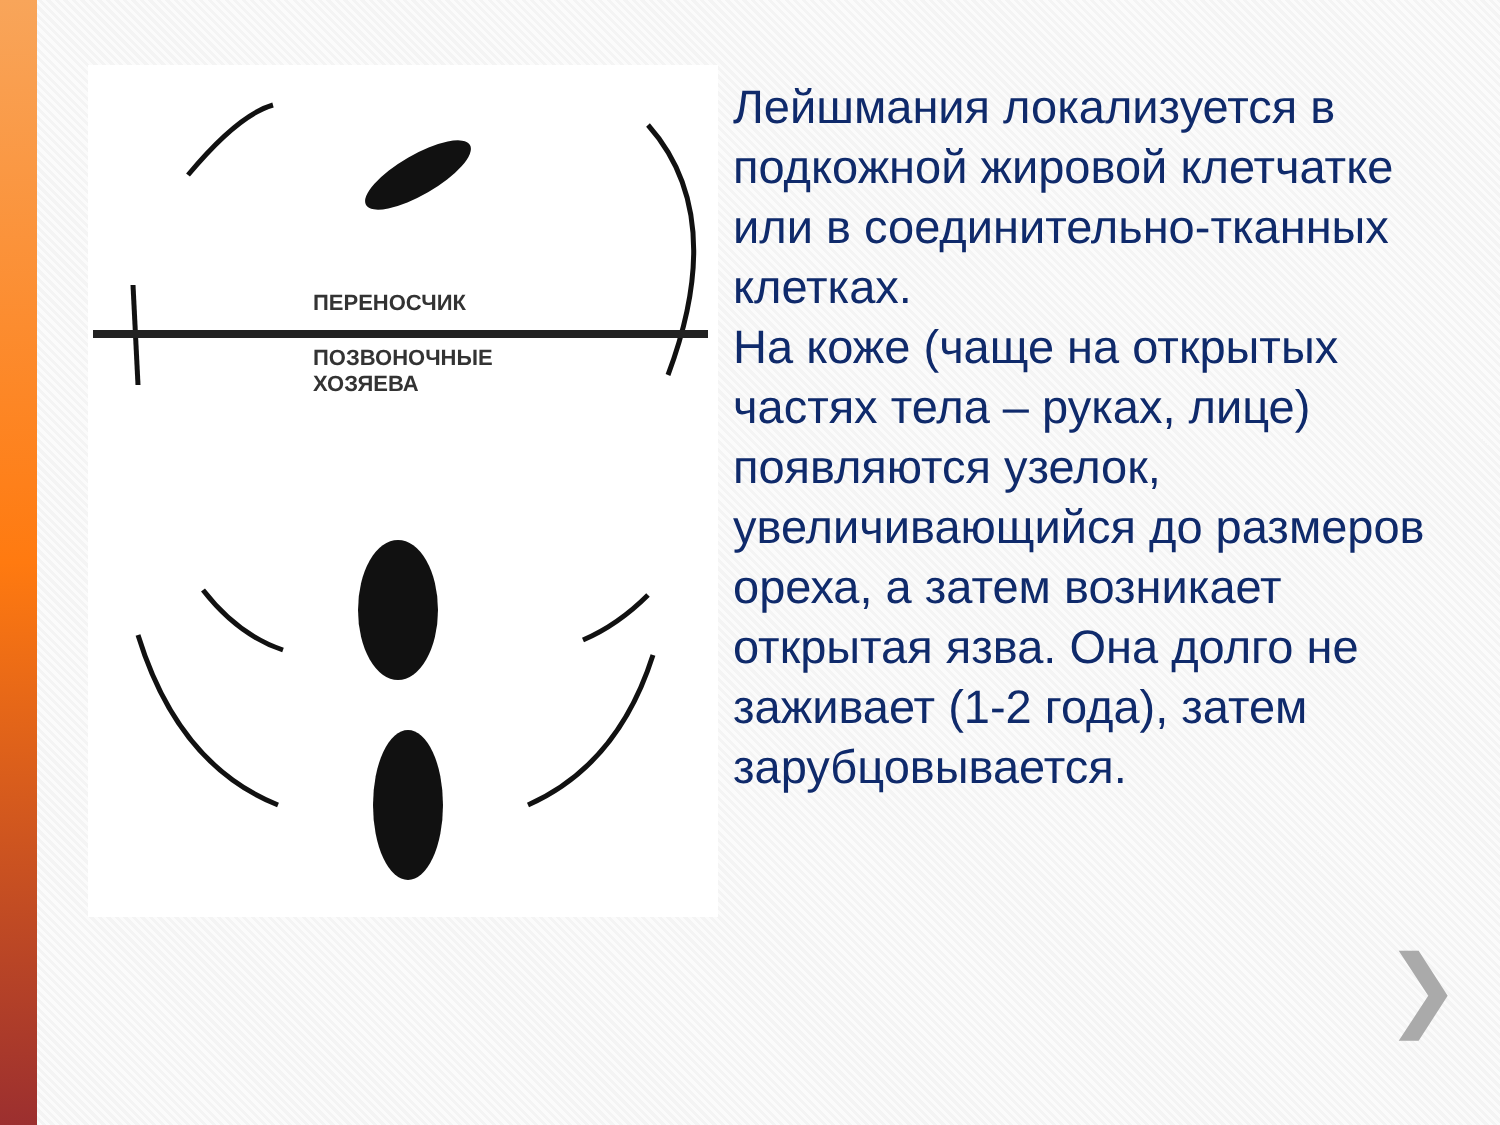ПЕРЕНОСЧИК
ПОЗВОНОЧНЫЕ
ХОЗЯЕВА
Лейшмания локализуется в подкожной жировой клетчатке или в соединительно-тканных клетках.
На коже (чаще на открытых частях тела – руках, лице) появляются узелок, увеличивающийся до размеров ореха, а затем возникает открытая язва. Она долго не заживает (1-2 года), затем зарубцовывается.
❯